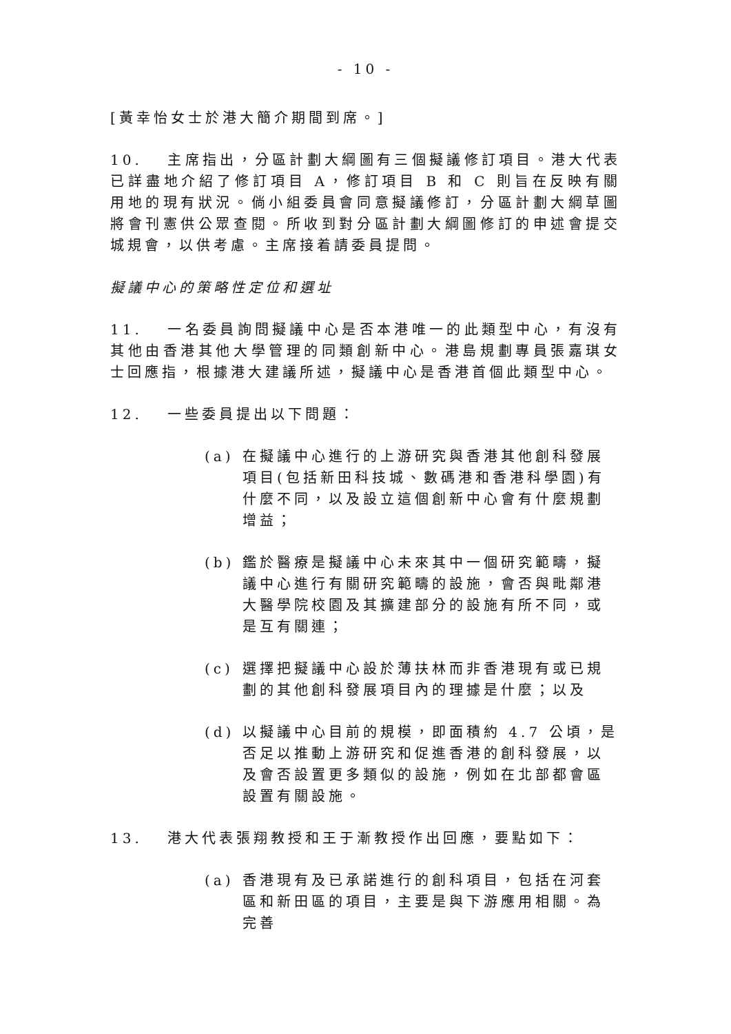- 10 -
[黃幸怡女士於港大簡介期間到席。]
10. 主席指出，分區計劃大綱圖有三個擬議修訂項目。港大代表已詳盡地介紹了修訂項目 A，修訂項目 B 和 C 則旨在反映有關用地的現有狀況。倘小組委員會同意擬議修訂，分區計劃大綱草圖將會刊憲供公眾查閱。所收到對分區計劃大綱圖修訂的申述會提交城規會，以供考慮。主席接着請委員提問。
擬議中心的策略性定位和選址
11. 一名委員詢問擬議中心是否本港唯一的此類型中心，有沒有其他由香港其他大學管理的同類創新中心。港島規劃專員張嘉琪女士回應指，根據港大建議所述，擬議中心是香港首個此類型中心。
12. 一些委員提出以下問題：
(a) 在擬議中心進行的上游研究與香港其他創科發展項目(包括新田科技城、數碼港和香港科學園)有什麼不同，以及設立這個創新中心會有什麼規劃增益；
(b) 鑑於醫療是擬議中心未來其中一個研究範疇，擬議中心進行有關研究範疇的設施，會否與毗鄰港大醫學院校園及其擴建部分的設施有所不同，或是互有關連；
(c) 選擇把擬議中心設於薄扶林而非香港現有或已規劃的其他創科發展項目內的理據是什麼；以及
(d) 以擬議中心目前的規模，即面積約 4.7 公頃，是否足以推動上游研究和促進香港的創科發展，以及會否設置更多類似的設施，例如在北部都會區設置有關設施。
13. 港大代表張翔教授和王于漸教授作出回應，要點如下：
(a) 香港現有及已承諾進行的創科項目，包括在河套區和新田區的項目，主要是與下游應用相關。為完善